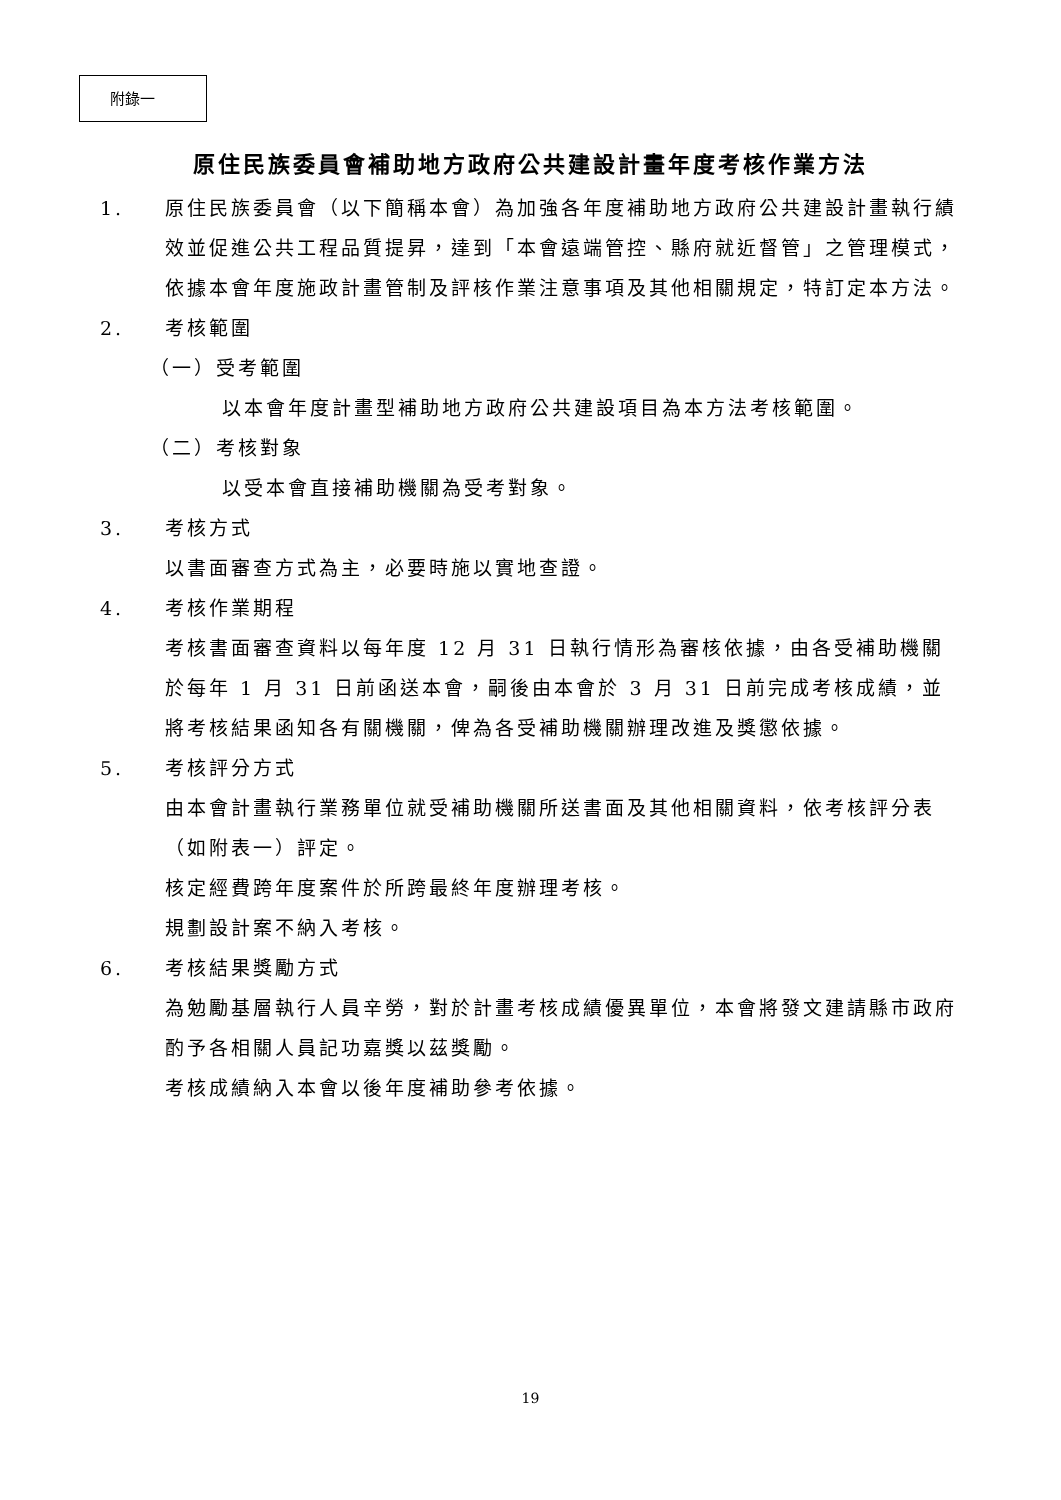附錄一
原住民族委員會補助地方政府公共建設計畫年度考核作業方法
1. 原住民族委員會（以下簡稱本會）為加強各年度補助地方政府公共建設計畫執行績效並促進公共工程品質提昇，達到「本會遠端管控、縣府就近督管」之管理模式，依據本會年度施政計畫管制及評核作業注意事項及其他相關規定，特訂定本方法。
2. 考核範圍
（一）受考範圍
以本會年度計畫型補助地方政府公共建設項目為本方法考核範圍。
（二）考核對象
以受本會直接補助機關為受考對象。
3. 考核方式
以書面審查方式為主，必要時施以實地查證。
4. 考核作業期程
考核書面審查資料以每年度 12 月 31 日執行情形為審核依據，由各受補助機關於每年 1 月 31 日前函送本會，嗣後由本會於 3 月 31 日前完成考核成績，並將考核結果函知各有關機關，俾為各受補助機關辦理改進及獎懲依據。
5. 考核評分方式
由本會計畫執行業務單位就受補助機關所送書面及其他相關資料，依考核評分表（如附表一）評定。
核定經費跨年度案件於所跨最終年度辦理考核。
規劃設計案不納入考核。
6. 考核結果獎勵方式
為勉勵基層執行人員辛勞，對於計畫考核成績優異單位，本會將發文建請縣市政府酌予各相關人員記功嘉獎以茲獎勵。
考核成績納入本會以後年度補助參考依據。
19